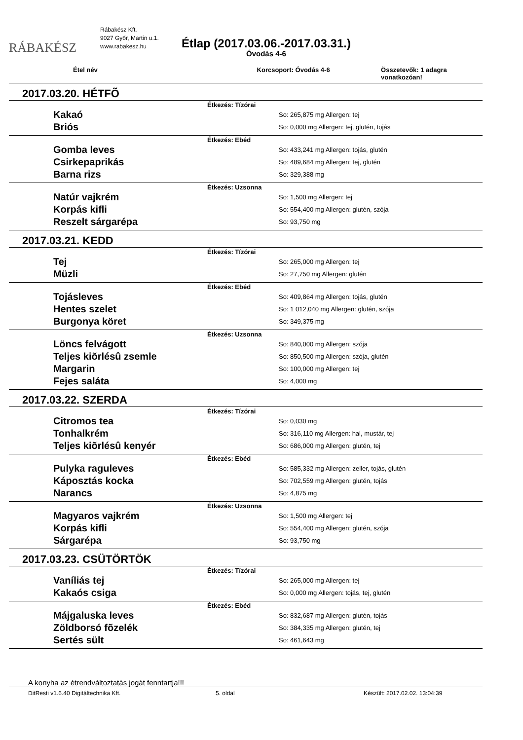RÁBAKÉSZ
Rábakész Kft.
9027 Győr, Martin u.1.
www.rabakesz.hu
Étlap (2017.03.06.-2017.03.31.)
Óvodás 4-6
Étel név Korcsoport: Óvodás 4-6 Összetevők: 1 adagra vonatkozóan!
| 2017.03.20. HÉTFÕ | |
| Étkezés: Tízórai | |
| Kakaó | So: 265,875 mg Allergen: tej |
| Briós | So: 0,000 mg Allergen: tej, glutén, tojás |
| Étkezés: Ebéd | |
| Gomba leves | So: 433,241 mg Allergen: tojás, glutén |
| Csirkepaprikás | So: 489,684 mg Allergen: tej, glutén |
| Barna rizs | So: 329,388 mg |
| Étkezés: Uzsonna | |
| Natúr vajkrém | So: 1,500 mg Allergen: tej |
| Korpás kifli | So: 554,400 mg Allergen: glutén, szója |
| Reszelt sárgarépa | So: 93,750 mg |
| 2017.03.21. KEDD | |
| Étkezés: Tízórai | |
| Tej | So: 265,000 mg Allergen: tej |
| Müzli | So: 27,750 mg Allergen: glutén |
| Étkezés: Ebéd | |
| Tojásleves | So: 409,864 mg Allergen: tojás, glutén |
| Hentes szelet | So: 1 012,040 mg Allergen: glutén, szója |
| Burgonya köret | So: 349,375 mg |
| Étkezés: Uzsonna | |
| Löncs felvágott | So: 840,000 mg Allergen: szója |
| Teljes kiõrlésû zsemle | So: 850,500 mg Allergen: szója, glutén |
| Margarin | So: 100,000 mg Allergen: tej |
| Fejes saláta | So: 4,000 mg |
| 2017.03.22. SZERDA | |
| Étkezés: Tízórai | |
| Citromos tea | So: 0,030 mg |
| Tonhalkrém | So: 316,110 mg Allergen: hal, mustár, tej |
| Teljes kiõrlésû kenyér | So: 686,000 mg Allergen: glutén, tej |
| Étkezés: Ebéd | |
| Pulyka raguleves | So: 585,332 mg Allergen: zeller, tojás, glutén |
| Káposztás kocka | So: 702,559 mg Allergen: glutén, tojás |
| Narancs | So: 4,875 mg |
| Étkezés: Uzsonna | |
| Magyaros vajkrém | So: 1,500 mg Allergen: tej |
| Korpás kifli | So: 554,400 mg Allergen: glutén, szója |
| Sárgarépa | So: 93,750 mg |
| 2017.03.23. CSÜTÖRTÖK | |
| Étkezés: Tízórai | |
| Vaníliás tej | So: 265,000 mg Allergen: tej |
| Kakaós csiga | So: 0,000 mg Allergen: tojás, tej, glutén |
| Étkezés: Ebéd | |
| Májgaluska leves | So: 832,687 mg Allergen: glutén, tojás |
| Zöldborsó fõzelék | So: 384,335 mg Allergen: glutén, tej |
| Sertés sült | So: 461,643 mg |
A konyha az étrendváltoztatás jogát fenntartja!!!
DitResti v1.6.40 Digitáltechnika Kft. 5. oldal Készült: 2017.02.02. 13:04:39